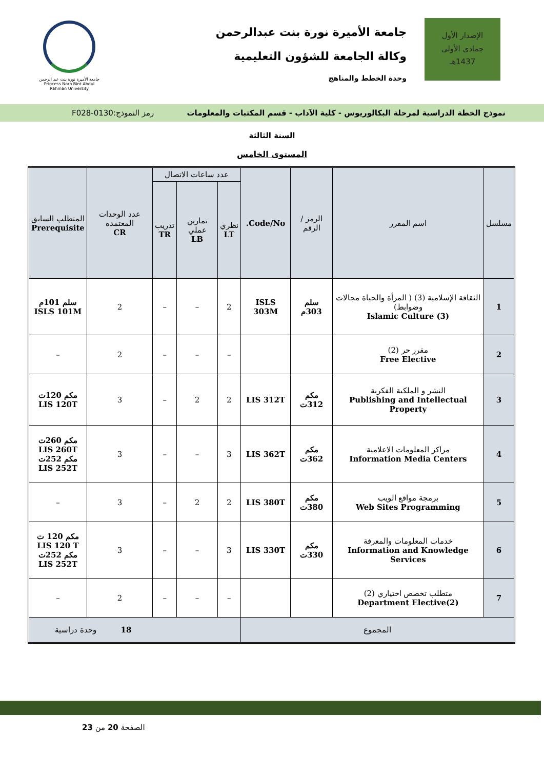الإصدار الأول
جمادى الأولى
1437هـ
جامعة الأميرة نورة بنت عبدالرحمن
وكالة الجامعة للشؤون التعليمية
وحدة الخطط والمناهج
جامعة الأميرة نورة بنت عبد الرحمن
Princess Nora Bint Abdul Rahman University
نموذج الخطة الدراسية لمرحلة البكالوريوس - كلية الآداب - قسم المكتبات والمعلومات رمز النموذج:0130-F028
السنة الثالثة
المستوى الخامس
| مسلسل | اسم المقرر | الرمز / الرقم | Code/No. | عدد ساعات الاتصال | | | عدد الوحدات المعتمدة CR | المتطلب السابق Prerequisite |
| --- | --- | --- | --- | --- | --- | --- | --- | --- |
| | | | | نظري LT | تمارين عملي LB | تدريب TR | | |
| 1 | الثقافة الإسلامية (3) ( المرأة والحياة مجالات وضوابط) Islamic Culture (3) | سلم 303م | ISLS 303M | 2 | – | – | 2 | سلم 101م ISLS 101M |
| 2 | مقرر حر (2) Free Elective | | | – | – | – | 2 | – |
| 3 | النشر و الملكية الفكرية Publishing and Intellectual Property | مكم 312ت | LIS 312T | 2 | 2 | – | 3 | مكم 120ت LIS 120T |
| 4 | مراكز المعلومات الاعلامية Information Media Centers | مكم 362ت | LIS 362T | 3 | – | – | 3 | مكم 260ت LIS 260T مكم 252ت LIS 252T |
| 5 | برمجة مواقع الويب Web Sites Programming | مكم 380ت | LIS 380T | 2 | 2 | – | 3 | – |
| 6 | خدمات المعلومات والمعرفة Information and Knowledge Services | مكم 330ت | LIS 330T | 3 | – | – | 3 | مكم 120 ت LIS 120 T مكم 252ت LIS 252T |
| 7 | متطلب تخصص اختياري (2) Department Elective(2) | | | – | – | – | 2 | – |
| المجموع | | | | 18 وحدة دراسية | | | | |
الصفحة 20 من 23